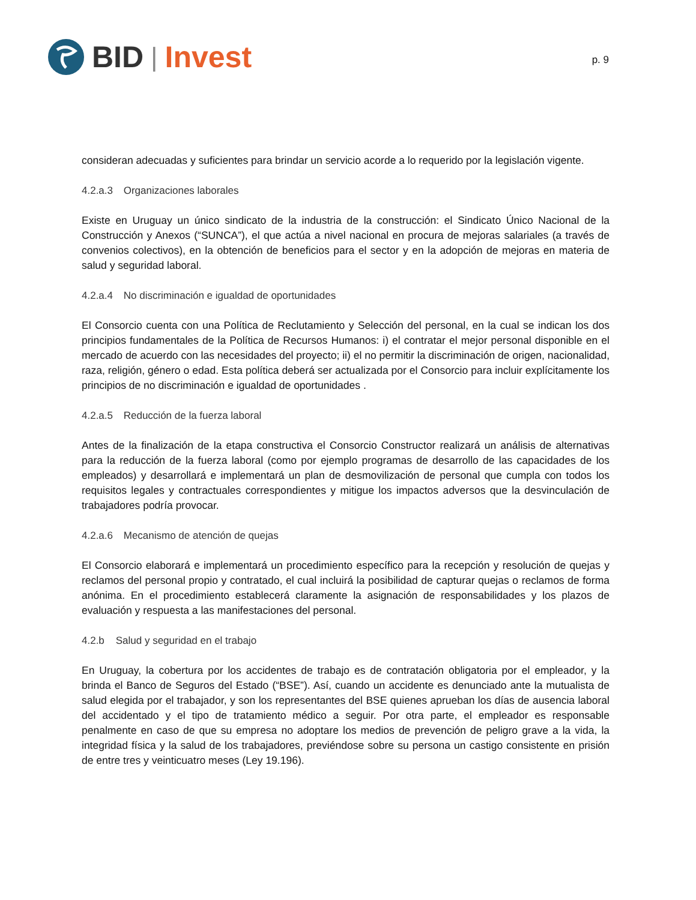BID | Invest
p. 9
consideran adecuadas y suficientes para brindar un servicio acorde a lo requerido por la legislación vigente.
4.2.a.3 Organizaciones laborales
Existe en Uruguay un único sindicato de la industria de la construcción: el Sindicato Único Nacional de la Construcción y Anexos (“SUNCA”), el que actúa a nivel nacional en procura de mejoras salariales (a través de convenios colectivos), en la obtención de beneficios para el sector y en la adopción de mejoras en materia de salud y seguridad laboral.
4.2.a.4 No discriminación e igualdad de oportunidades
El Consorcio cuenta con una Política de Reclutamiento y Selección del personal, en la cual se indican los dos principios fundamentales de la Política de Recursos Humanos: i) el contratar el mejor personal disponible en el mercado de acuerdo con las necesidades del proyecto; ii) el no permitir la discriminación de origen, nacionalidad, raza, religión, género o edad. Esta política deberá ser actualizada por el Consorcio para incluir explícitamente los principios de no discriminación e igualdad de oportunidades .
4.2.a.5 Reducción de la fuerza laboral
Antes de la finalización de la etapa constructiva el Consorcio Constructor realizará un análisis de alternativas para la reducción de la fuerza laboral (como por ejemplo programas de desarrollo de las capacidades de los empleados) y desarrollará e implementará un plan de desmovilización de personal que cumpla con todos los requisitos legales y contractuales correspondientes y mitigue los impactos adversos que la desvinculación de trabajadores podría provocar.
4.2.a.6 Mecanismo de atención de quejas
El Consorcio elaborará e implementará un procedimiento específico para la recepción y resolución de quejas y reclamos del personal propio y contratado, el cual incluirá la posibilidad de capturar quejas o reclamos de forma anónima. En el procedimiento establecerá claramente la asignación de responsabilidades y los plazos de evaluación y respuesta a las manifestaciones del personal.
4.2.b Salud y seguridad en el trabajo
En Uruguay, la cobertura por los accidentes de trabajo es de contratación obligatoria por el empleador, y la brinda el Banco de Seguros del Estado (“BSE”). Así, cuando un accidente es denunciado ante la mutualista de salud elegida por el trabajador, y son los representantes del BSE quienes aprueban los días de ausencia laboral del accidentado y el tipo de tratamiento médico a seguir. Por otra parte, el empleador es responsable penalmente en caso de que su empresa no adoptare los medios de prevención de peligro grave a la vida, la integridad física y la salud de los trabajadores, previéndose sobre su persona un castigo consistente en prisión de entre tres y veinticuatro meses (Ley 19.196).